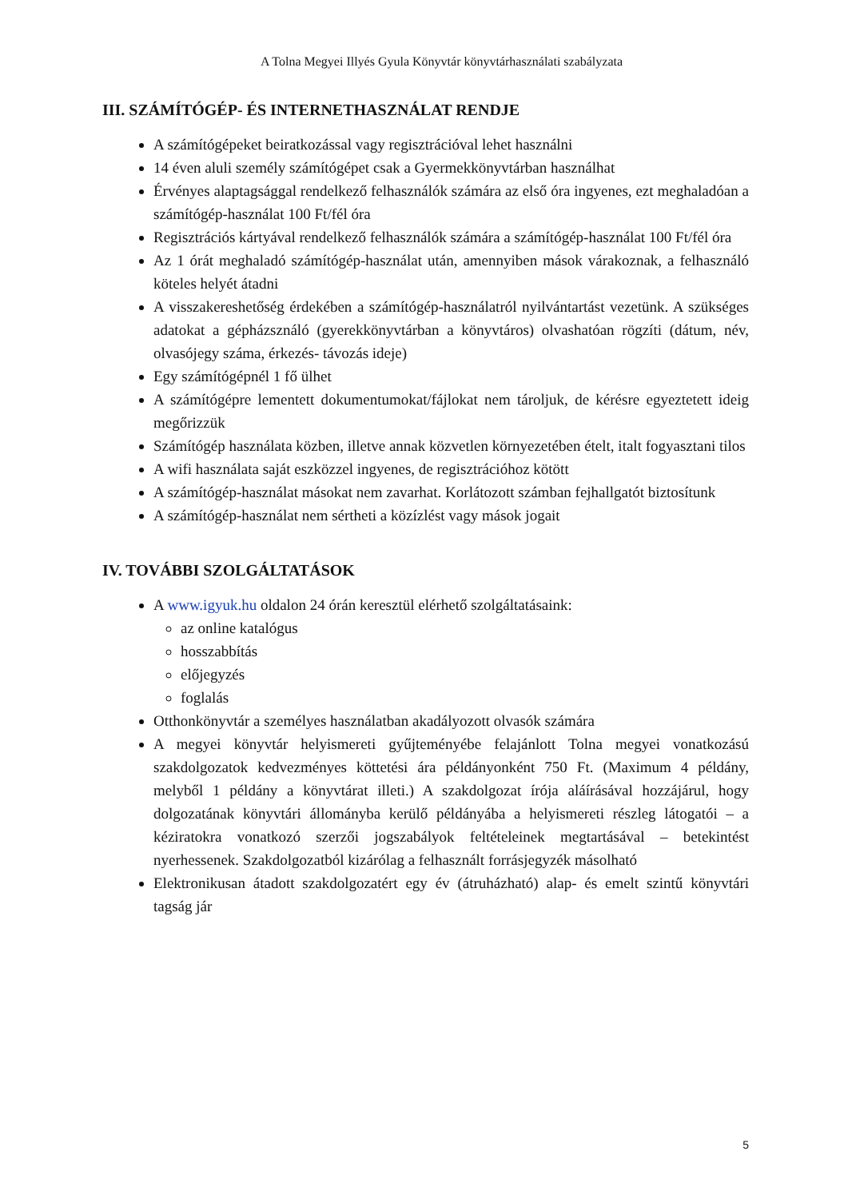A Tolna Megyei Illyés Gyula Könyvtár könyvtárhasználati szabályzata
III. SZÁMÍTÓGÉP- ÉS INTERNETHASZNÁLAT RENDJE
A számítógépeket beiratkozással vagy regisztrációval lehet használni
14 éven aluli személy számítógépet csak a Gyermekkönyvtárban használhat
Érvényes alaptagsággal rendelkező felhasználók számára az első óra ingyenes, ezt meghaladóan a számítógép-használat 100 Ft/fél óra
Regisztrációs kártyával rendelkező felhasználók számára a számítógép-használat 100 Ft/fél óra
Az 1 órát meghaladó számítógép-használat után, amennyiben mások várakoznak, a felhasználó köteles helyét átadni
A visszakereshetőség érdekében a számítógép-használatról nyilvántartást vezetünk. A szükséges adatokat a gépházsználó (gyerekkönyvtárban a könyvtáros) olvashatóan rögzíti (dátum, név, olvasójegy száma, érkezés- távozás ideje)
Egy számítógépnél 1 fő ülhet
A számítógépre lementett dokumentumokat/fájlokat nem tároljuk, de kérésre egyeztetett ideig megőrizzük
Számítógép használata közben, illetve annak közvetlen környezetében ételt, italt fogyasztani tilos
A wifi használata saját eszközzel ingyenes, de regisztrációhoz kötött
A számítógép-használat másokat nem zavarhat. Korlátozott számban fejhallgatót biztosítunk
A számítógép-használat nem sértheti a közízlést vagy mások jogait
IV. TOVÁBBI SZOLGÁLTATÁSOK
A www.igyuk.hu oldalon 24 órán keresztül elérhető szolgáltatásaink:
az online katalógus
hosszabbítás
előjegyzés
foglalás
Otthonkönyvtár a személyes használatban akadályozott olvasók számára
A megyei könyvtár helyismereti gyűjteményébe felajánlott Tolna megyei vonatkozású szakdolgozatok kedvezményes köttetési ára példányonként 750 Ft. (Maximum 4 példány, melyből 1 példány a könyvtárat illeti.) A szakdolgozat írója aláírásával hozzájárul, hogy dolgozatának könyvtári állományba kerülő példányába a helyismereti részleg látogatói – a kéziratokra vonatkozó szerzői jogszabályok feltételeinek megtartásával – betekintést nyerhessenek. Szakdolgozatból kizárólag a felhasznált forrásjegyzék másolható
Elektronikusan átadott szakdolgozatért egy év (átruházható) alap- és emelt szintű könyvtári tagság jár
5